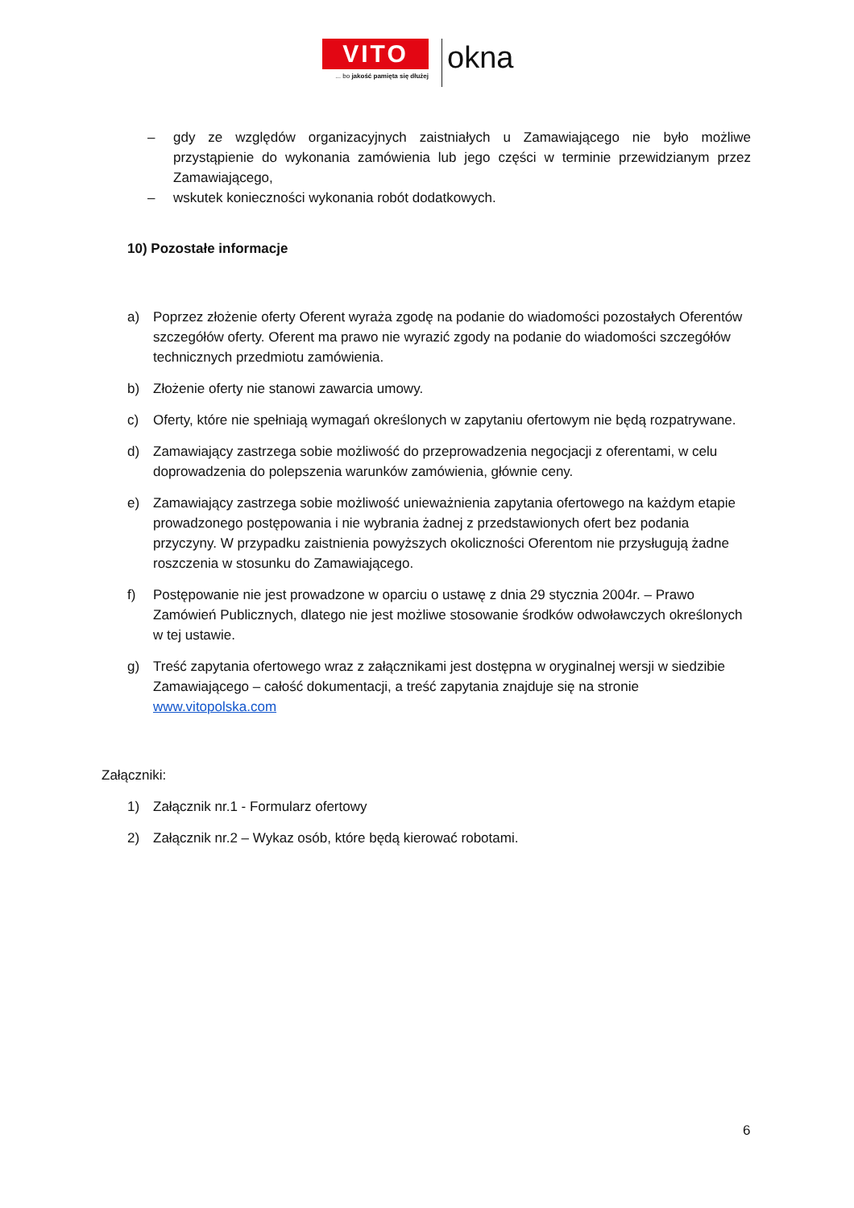VITO
... bo jakość pamięta się dłużej
okna
– gdy ze względów organizacyjnych zaistniałych u Zamawiającego nie było możliwe przystąpienie do wykonania zamówienia lub jego części w terminie przewidzianym przez Zamawiającego,
– wskutek konieczności wykonania robót dodatkowych.
10) Pozostałe informacje
a) Poprzez złożenie oferty Oferent wyraża zgodę na podanie do wiadomości pozostałych Oferentów szczegółów oferty. Oferent ma prawo nie wyrazić zgody na podanie do wiadomości szczegółów technicznych przedmiotu zamówienia.
b) Złożenie oferty nie stanowi zawarcia umowy.
c) Oferty, które nie spełniają wymagań określonych w zapytaniu ofertowym nie będą rozpatrywane.
d) Zamawiający zastrzega sobie możliwość do przeprowadzenia negocjacji z oferentami, w celu doprowadzenia do polepszenia warunków zamówienia, głównie ceny.
e) Zamawiający zastrzega sobie możliwość unieważnienia zapytania ofertowego na każdym etapie prowadzonego postępowania i nie wybrania żadnej z przedstawionych ofert bez podania przyczyny. W przypadku zaistnienia powyższych okoliczności Oferentom nie przysługują żadne roszczenia w stosunku do Zamawiającego.
f) Postępowanie nie jest prowadzone w oparciu o ustawę z dnia 29 stycznia 2004r. – Prawo Zamówień Publicznych, dlatego nie jest możliwe stosowanie środków odwoławczych określonych w tej ustawie.
g) Treść zapytania ofertowego wraz z załącznikami jest dostępna w oryginalnej wersji w siedzibie Zamawiającego – całość dokumentacji, a treść zapytania znajduje się na stronie www.vitopolska.com
Załączniki:
1) Załącznik nr.1 - Formularz ofertowy
2) Załącznik nr.2 – Wykaz osób, które będą kierować robotami.
6